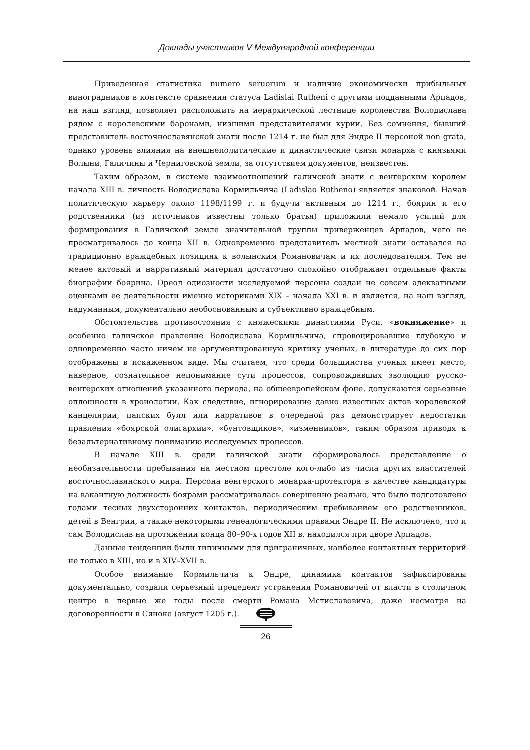Доклады участников V Международной конференции
Приведенная статистика numero seruorum и наличие экономически прибыльных виноградников в контексте сравнения статуса Ladislai Rutheni с другими подданными Арпадов, на наш взгляд, позволяет расположить на иерархической лестнице королевства Володислава рядом с королевскими баронами, низшими представителями курии. Без сомнения, бывший представитель восточнославянской знати после 1214 г. не был для Эндре II персоной non grata, однако уровень влияния на внешнеполитические и династические связи монарха с князьями Волыни, Галичины и Черниговской земли, за отсутствием документов, неизвестен.
Таким образом, в системе взаимоотношений галичской знати с венгерским королем начала XIII в. личность Володислава Кормильчича (Ladislao Rutheno) является знаковой. Начав политическую карьеру около 1198/1199 г. и будучи активным до 1214 г., боярин и его родственники (из источников известны только братья) приложили немало усилий для формирования в Галичской земле значительной группы приверженцев Арпадов, чего не просматривалось до конца XII в. Одновременно представитель местной знати оставался на традиционно враждебных позициях к волынским Романовичам и их последователям. Тем не менее актовый и нарративный материал достаточно спокойно отображает отдельные факты биографии боярина. Ореол одиозности исследуемой персоны создан не совсем адекватными оценками ее деятельности именно историками XIX – начала XXI в. и является, на наш взгляд, надуманным, документально необоснованным и субъективно враждебным.
Обстоятельства противостояния с княжескими династиями Руси, «вокняжение» и особенно галичское правление Володислава Кормильчича, спровоцировавшие глубокую и одновременно часто ничем не аргументированную критику ученых, в литературе до сих пор отображены в искаженном виде. Мы считаем, что среди большинства ученых имеет место, наверное, сознательное непонимание сути процессов, сопровождавших эволюцию русско-венгерских отношений указанного периода, на общеевропейском фоне, допускаются серьезные оплошности в хронологии. Как следствие, игнорирование давно известных актов королевской канцелярии, папских булл или нарративов в очередной раз демонстрирует недостатки правления «боярской олигархии», «бунтовщиков», «изменников», таким образом приводя к безальтернативному пониманию исследуемых процессов.
В начале XIII в. среди галичской знати сформировалось представление о необязательности пребывания на местном престоле кого-либо из числа других властителей восточнославянского мира. Персона венгерского монарха-протектора в качестве кандидатуры на вакантную должность боярами рассматривалась совершенно реально, что было подготовлено годами тесных двухсторонних контактов, периодическим пребыванием его родственников, детей в Венгрии, а также некоторыми генеалогическими правами Эндре II. Не исключено, что и сам Володислав на протяжении конца 80–90-х годов XII в. находился при дворе Арпадов.
Данные тенденции были типичными для приграничных, наиболее контактных территорий не только в XIII, но и в XIV–XVII в.
Особое внимание Кормильчича к Эндре, динамика контактов зафиксированы документально, создали серьезный прецедент устранения Романовичей от власти в столичном центре в первые же годы после смерти Романа Мстиславовича, даже несмотря на договоренности в Сяноке (август 1205 г.).
26